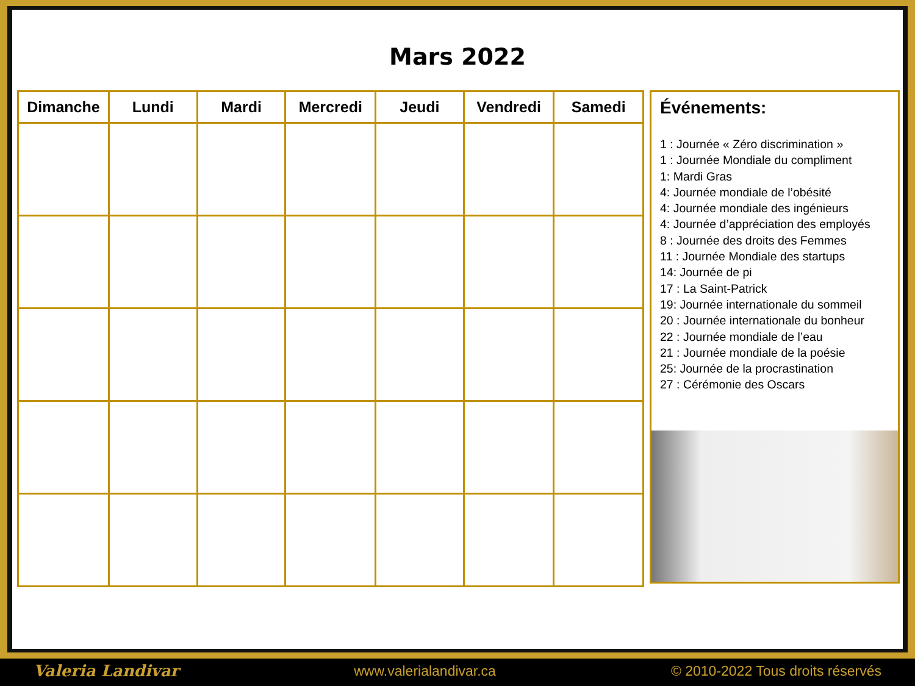Mars 2022
| Dimanche | Lundi | Mardi | Mercredi | Jeudi | Vendredi | Samedi |
| --- | --- | --- | --- | --- | --- | --- |
Événements:
1 : Journée « Zéro discrimination »
1 : Journée Mondiale du compliment
1: Mardi Gras
4: Journée mondiale de l’obésité
4: Journée mondiale des ingénieurs
4: Journée d’appréciation des employés
8 : Journée des droits des Femmes
11 : Journée Mondiale des startups
14: Journée de pi
17 : La Saint-Patrick
19: Journée internationale du sommeil
20 : Journée internationale du bonheur
22 : Journée mondiale de l’eau
21 : Journée mondiale de la poésie
25: Journée de la procrastination
27 : Cérémonie des Oscars
Valeria Landivar www.valerialandivar.ca © 2010-2022 Tous droits réservés